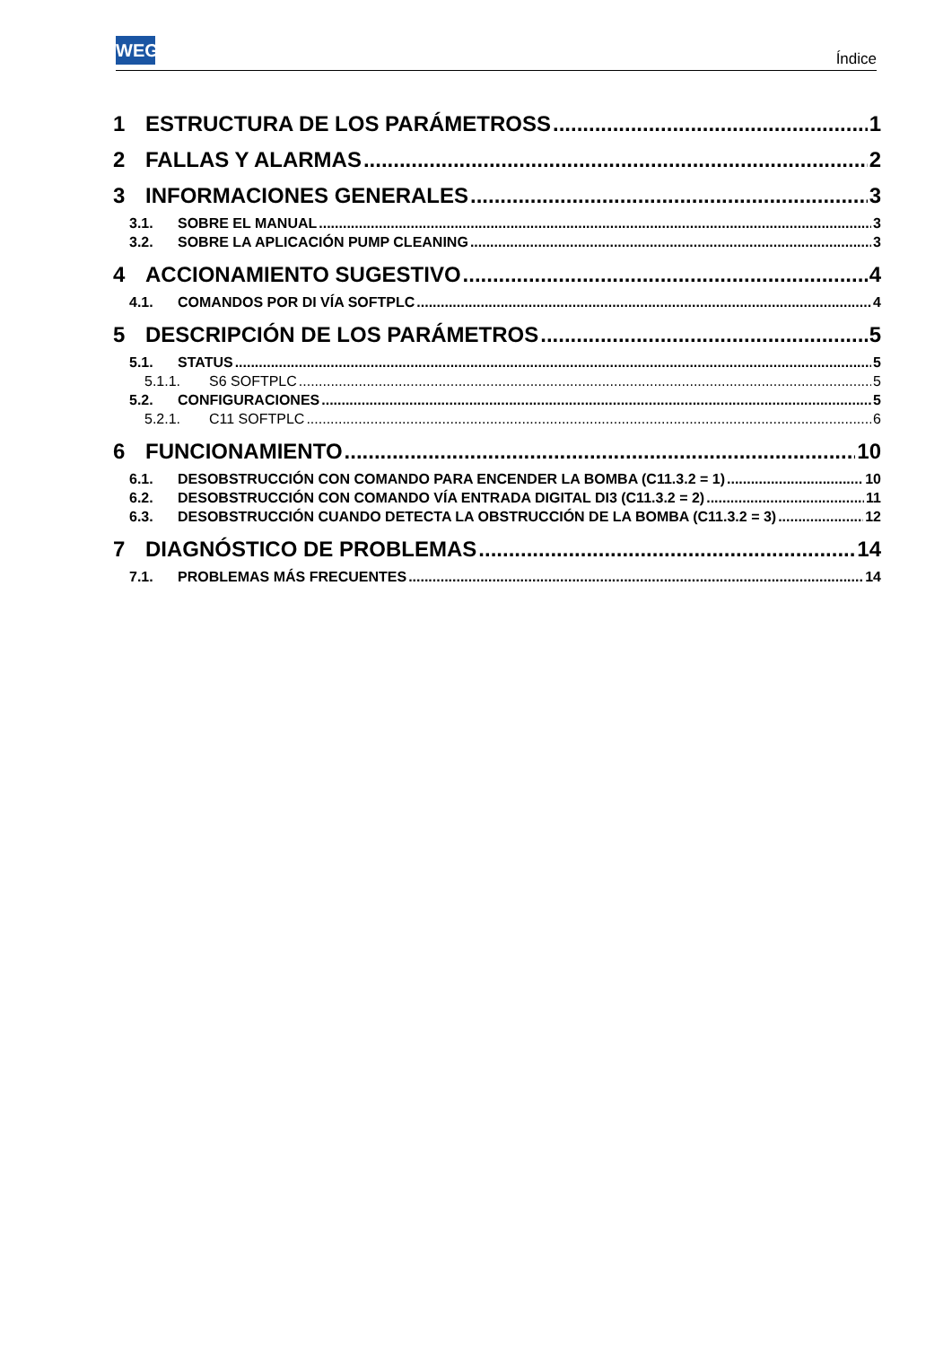WEG
Índice
1 ESTRUCTURA DE LOS PARÁMETROSS 1
2 FALLAS Y ALARMAS 2
3 INFORMACIONES GENERALES 3
3.1. SOBRE EL MANUAL 3
3.2. SOBRE LA APLICACIÓN PUMP CLEANING 3
4 ACCIONAMIENTO SUGESTIVO 4
4.1. COMANDOS POR DI VÍA SOFTPLC 4
5 DESCRIPCIÓN DE LOS PARÁMETROS 5
5.1. STATUS 5
5.1.1. S6 SOFTPLC 5
5.2. CONFIGURACIONES 5
5.2.1. C11 SOFTPLC 6
6 FUNCIONAMIENTO 10
6.1. DESOBSTRUCCIÓN CON COMANDO PARA ENCENDER LA BOMBA (C11.3.2 = 1) 10
6.2. DESOBSTRUCCIÓN CON COMANDO VÍA ENTRADA DIGITAL DI3 (C11.3.2 = 2) 11
6.3. DESOBSTRUCCIÓN CUANDO DETECTA LA OBSTRUCCIÓN DE LA BOMBA (C11.3.2 = 3) 12
7 DIAGNÓSTICO DE PROBLEMAS 14
7.1. PROBLEMAS MÁS FRECUENTES 14